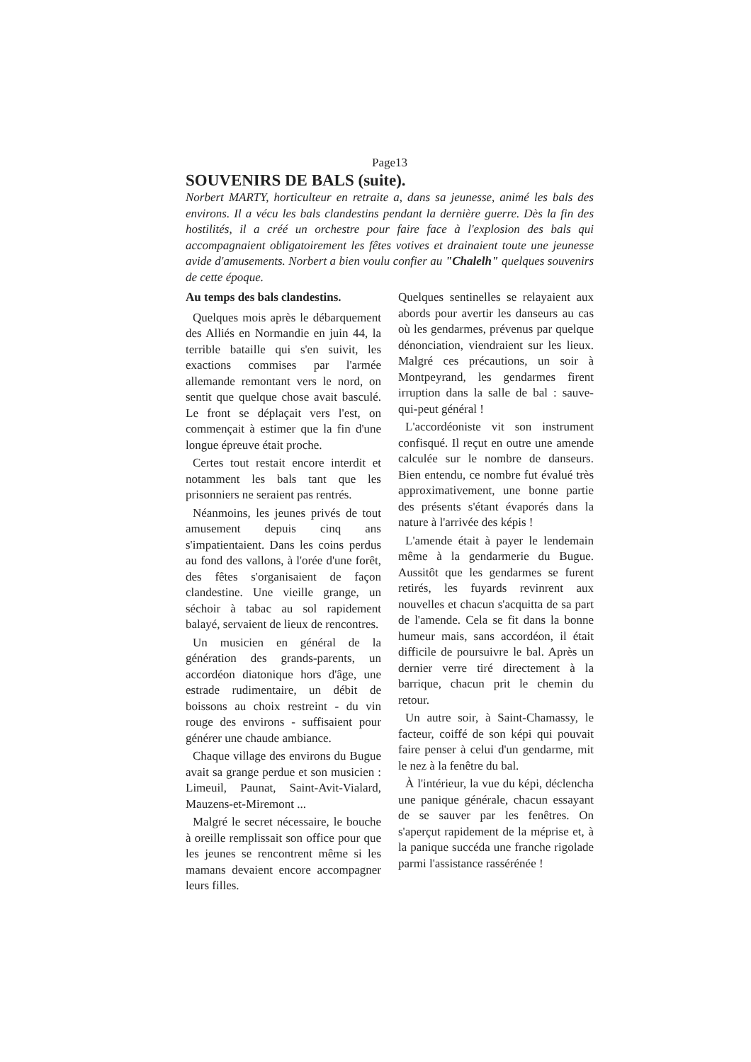Page13
SOUVENIRS DE BALS (suite).
Norbert MARTY, horticulteur en retraite a, dans sa jeunesse, animé les bals des environs. Il a vécu les bals clandestins pendant la dernière guerre. Dès la fin des hostilités, il a créé un orchestre pour faire face à l'explosion des bals qui accompagnaient obligatoirement les fêtes votives et drainaient toute une jeunesse avide d'amusements. Norbert a bien voulu confier au "Chalelh" quelques souvenirs de cette époque.
Au temps des bals clandestins.
Quelques mois après le débarquement des Alliés en Normandie en juin 44, la terrible bataille qui s'en suivit, les exactions commises par l'armée allemande remontant vers le nord, on sentit que quelque chose avait basculé. Le front se déplaçait vers l'est, on commençait à estimer que la fin d'une longue épreuve était proche.
Certes tout restait encore interdit et notamment les bals tant que les prisonniers ne seraient pas rentrés.
Néanmoins, les jeunes privés de tout amusement depuis cinq ans s'impatientaient. Dans les coins perdus au fond des vallons, à l'orée d'une forêt, des fêtes s'organisaient de façon clandestine. Une vieille grange, un séchoir à tabac au sol rapidement balayé, servaient de lieux de rencontres.
Un musicien en général de la génération des grands-parents, un accordéon diatonique hors d'âge, une estrade rudimentaire, un débit de boissons au choix restreint - du vin rouge des environs - suffisaient pour générer une chaude ambiance.
Chaque village des environs du Bugue avait sa grange perdue et son musicien : Limeuil, Paunat, Saint-Avit-Vialard, Mauzens-et-Miremont ...
Malgré le secret nécessaire, le bouche à oreille remplissait son office pour que les jeunes se rencontrent même si les mamans devaient encore accompagner leurs filles.
Quelques sentinelles se relayaient aux abords pour avertir les danseurs au cas où les gendarmes, prévenus par quelque dénonciation, viendraient sur les lieux. Malgré ces précautions, un soir à Montpeyrand, les gendarmes firent irruption dans la salle de bal : sauve-qui-peut général !
L'accordéoniste vit son instrument confisqué. Il reçut en outre une amende calculée sur le nombre de danseurs. Bien entendu, ce nombre fut évalué très approximativement, une bonne partie des présents s'étant évaporés dans la nature à l'arrivée des képis !
L'amende était à payer le lendemain même à la gendarmerie du Bugue. Aussitôt que les gendarmes se furent retirés, les fuyards revinrent aux nouvelles et chacun s'acquitta de sa part de l'amende. Cela se fit dans la bonne humeur mais, sans accordéon, il était difficile de poursuivre le bal. Après un dernier verre tiré directement à la barrique, chacun prit le chemin du retour.
Un autre soir, à Saint-Chamassy, le facteur, coiffé de son képi qui pouvait faire penser à celui d'un gendarme, mit le nez à la fenêtre du bal.
À l'intérieur, la vue du képi, déclencha une panique générale, chacun essayant de se sauver par les fenêtres. On s'aperçut rapidement de la méprise et, à la panique succéda une franche rigolade parmi l'assistance rassérénée !